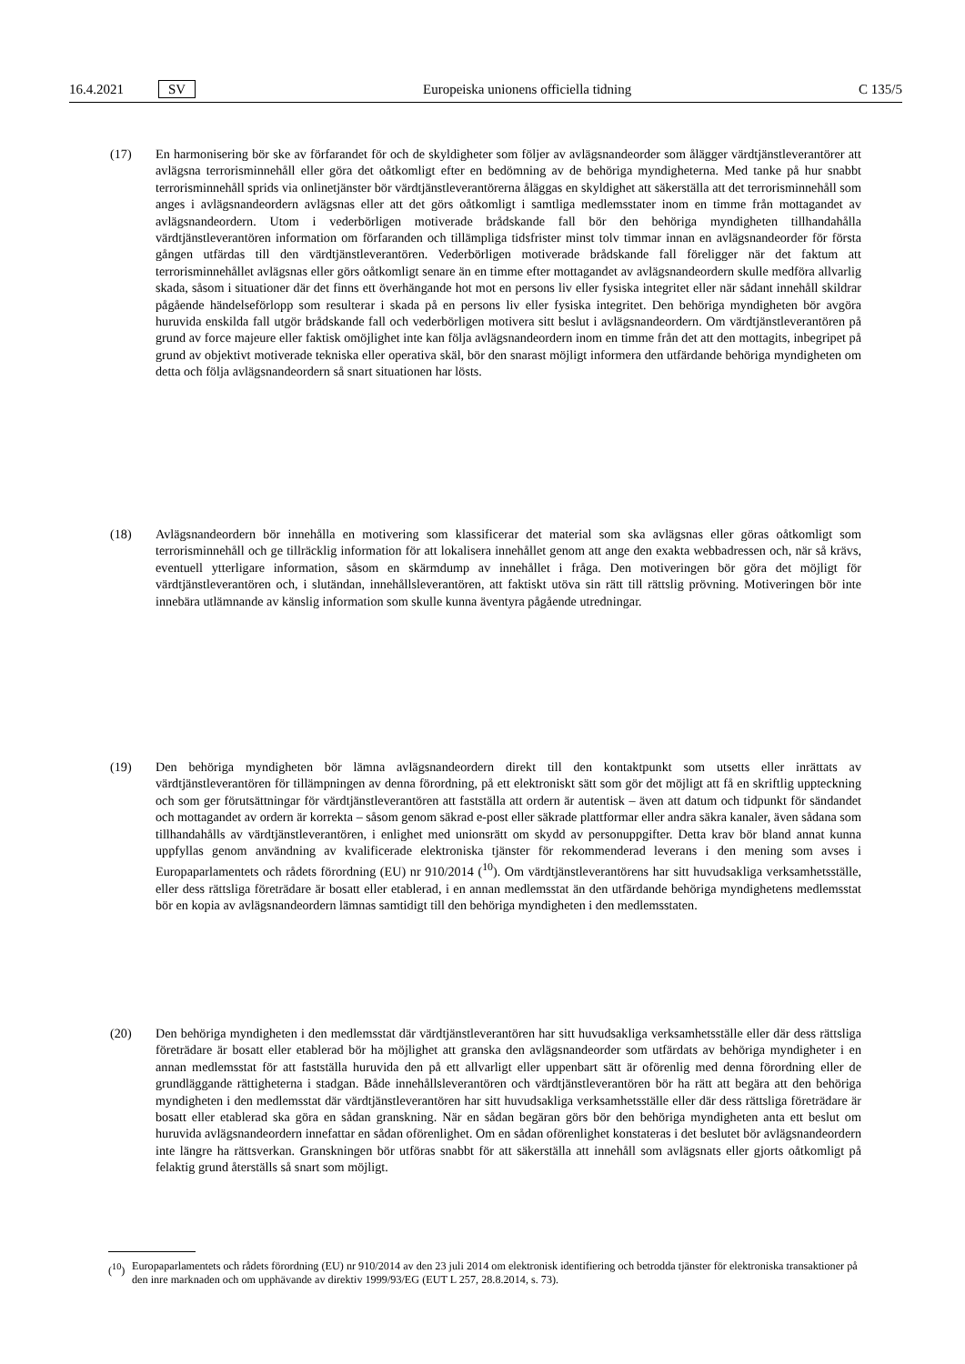16.4.2021 SV Europeiska unionens officiella tidning C 135/5
(17) En harmonisering bör ske av förfarandet för och de skyldigheter som följer av avlägsnandeorder som ålägger värdtjänstleverantörer att avlägsna terrorisminnehåll eller göra det oåtkomligt efter en bedömning av de behöriga myndigheterna. Med tanke på hur snabbt terrorisminnehåll sprids via onlinetjänster bör värdtjänstleverantörerna åläggas en skyldighet att säkerställa att det terrorisminnehåll som anges i avlägsnandeordern avlägsnas eller att det görs oåtkomligt i samtliga medlemsstater inom en timme från mottagandet av avlägsnandeordern. Utom i vederbörligen motiverade brådskande fall bör den behöriga myndigheten tillhandahålla värdtjänstleverantören information om förfaranden och tillämpliga tidsfrister minst tolv timmar innan en avlägsnandeorder för första gången utfärdas till den värdtjänstleverantören. Vederbörligen motiverade brådskande fall föreligger när det faktum att terrorisminnehållet avlägsnas eller görs oåtkomligt senare än en timme efter mottagandet av avlägsnandeordern skulle medföra allvarlig skada, såsom i situationer där det finns ett överhängande hot mot en persons liv eller fysiska integritet eller när sådant innehåll skildrar pågående händelseförlopp som resulterar i skada på en persons liv eller fysiska integritet. Den behöriga myndigheten bör avgöra huruvida enskilda fall utgör brådskande fall och vederbörligen motivera sitt beslut i avlägsnandeordern. Om värdtjänstleverantören på grund av force majeure eller faktisk omöjlighet inte kan följa avlägsnandeordern inom en timme från det att den mottagits, inbegripet på grund av objektivt motiverade tekniska eller operativa skäl, bör den snarast möjligt informera den utfärdande behöriga myndigheten om detta och följa avlägsnandeordern så snart situationen har lösts.
(18) Avlägsnandeordern bör innehålla en motivering som klassificerar det material som ska avlägsnas eller göras oåtkomligt som terrorisminnehåll och ge tillräcklig information för att lokalisera innehållet genom att ange den exakta webbadressen och, när så krävs, eventuell ytterligare information, såsom en skärmdump av innehållet i fråga. Den motiveringen bör göra det möjligt för värdtjänstleverantören och, i slutändan, innehållsleverantören, att faktiskt utöva sin rätt till rättslig prövning. Motiveringen bör inte innebära utlämnande av känslig information som skulle kunna äventyra pågående utredningar.
(19) Den behöriga myndigheten bör lämna avlägsnandeordern direkt till den kontaktpunkt som utsetts eller inrättats av värdtjänstleverantören för tillämpningen av denna förordning, på ett elektroniskt sätt som gör det möjligt att få en skriftlig uppteckning och som ger förutsättningar för värdtjänstleverantören att fastställa att ordern är autentisk – även att datum och tidpunkt för sändandet och mottagandet av ordern är korrekta – såsom genom säkrad e-post eller säkrade plattformar eller andra säkra kanaler, även sådana som tillhandahålls av värdtjänstleverantören, i enlighet med unionsrätt om skydd av personuppgifter. Detta krav bör bland annat kunna uppfyllas genom användning av kvalificerade elektroniska tjänster för rekommenderad leverans i den mening som avses i Europaparlamentets och rådets förordning (EU) nr 910/2014 (<sup>10</sup>). Om värdtjänstleverantörens har sitt huvudsakliga verksamhetsställe, eller dess rättsliga företrädare är bosatt eller etablerad, i en annan medlemsstat än den utfärdande behöriga myndighetens medlemsstat bör en kopia av avlägsnandeordern lämnas samtidigt till den behöriga myndigheten i den medlemsstaten.
(20) Den behöriga myndigheten i den medlemsstat där värdtjänstleverantören har sitt huvudsakliga verksamhetsställe eller där dess rättsliga företrädare är bosatt eller etablerad bör ha möjlighet att granska den avlägsnandeorder som utfärdats av behöriga myndigheter i en annan medlemsstat för att fastställa huruvida den på ett allvarligt eller uppenbart sätt är oförenlig med denna förordning eller de grundläggande rättigheterna i stadgan. Både innehållsleverantören och värdtjänstleverantören bör ha rätt att begära att den behöriga myndigheten i den medlemsstat där värdtjänstleverantören har sitt huvudsakliga verksamhetsställe eller där dess rättsliga företrädare är bosatt eller etablerad ska göra en sådan granskning. När en sådan begäran görs bör den behöriga myndigheten anta ett beslut om huruvida avlägsnandeordern innefattar en sådan oförenlighet. Om en sådan oförenlighet konstateras i det beslutet bör avlägsnandeordern inte längre ha rättsverkan. Granskningen bör utföras snabbt för att säkerställa att innehåll som avlägsnats eller gjorts oåtkomligt på felaktig grund återställs så snart som möjligt.
(<sup>10</sup>) Europaparlamentets och rådets förordning (EU) nr 910/2014 av den 23 juli 2014 om elektronisk identifiering och betrodda tjänster för elektroniska transaktioner på den inre marknaden och om upphävande av direktiv 1999/93/EG (EUT L 257, 28.8.2014, s. 73).